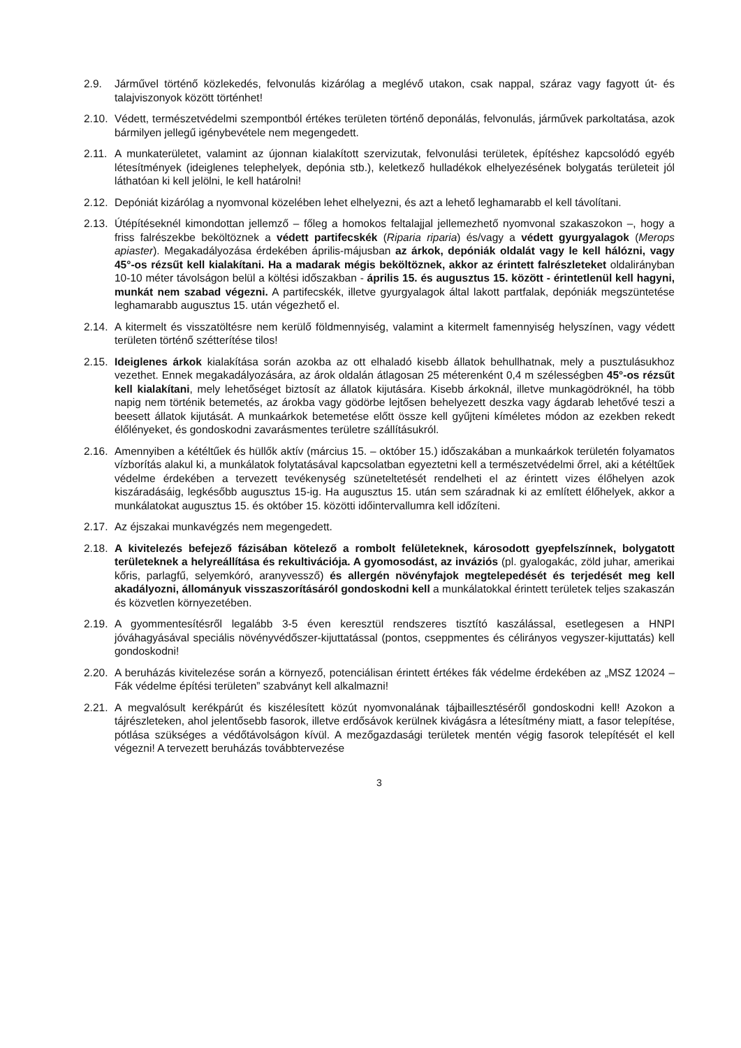2.9. Járművel történő közlekedés, felvonulás kizárólag a meglévő utakon, csak nappal, száraz vagy fagyott út- és talajviszonyok között történhet!
2.10.
Védett, természetvédelmi szempontból értékes területen történő deponálás, felvonulás, járművek parkoltatása, azok bármilyen jellegű igénybevétele nem megengedett.
2.11.
A munkaterületet, valamint az újonnan kialakított szervizutak, felvonulási területek, építéshez kapcsolódó egyéb létesítmények (ideiglenes telephelyek, depónia stb.), keletkező hulladékok elhelyezésének bolygatás területeit jól láthatóan ki kell jelölni, le kell határolni!
2.12.
Depóniát kizárólag a nyomvonal közelében lehet elhelyezni, és azt a lehető leghamarabb el kell távolítani.
2.13.
Útépítéseknél kimondottan jellemző – főleg a homokos feltalajjal jellemezhető nyomvonal szakaszokon –, hogy a friss falrészekbe beköltöznek a védett partifecskék (Riparia riparia) és/vagy a védett gyurgyalagok (Merops apiaster). Megakadályozása érdekében április-májusban az árkok, depóniák oldalát vagy le kell hálózni, vagy 45°-os rézsűt kell kialakítani. Ha a madarak mégis beköltöznek, akkor az érintett falrészleteket oldalirányban 10-10 méter távolságon belül a költési időszakban - április 15. és augusztus 15. között - érintetlenül kell hagyni, munkát nem szabad végezni. A partifecskék, illetve gyurgyalagok által lakott partfalak, depóniák megszüntetése leghamarabb augusztus 15. után végezhető el.
2.14.
A kitermelt és visszatöltésre nem kerülő földmennyiség, valamint a kitermelt famennyiség helyszínen, vagy védett területen történő szétterítése tilos!
2.15.
Ideiglenes árkok kialakítása során azokba az ott elhaladó kisebb állatok behullhatnak, mely a pusztulásukhoz vezethet. Ennek megakadályozására, az árok oldalán átlagosan 25 méterenként 0,4 m szélességben 45°-os rézsűt kell kialakítani, mely lehetőséget biztosít az állatok kijutására. Kisebb árkoknál, illetve munkagödröknél, ha több napig nem történik betemetés, az árokba vagy gödörbe lejtősen behelyezett deszka vagy ágdarab lehetővé teszi a beesett állatok kijutását. A munkaárkok betemetése előtt össze kell gyűjteni kíméletes módon az ezekben rekedt élőlényeket, és gondoskodni zavarásmentes területre szállításukról.
2.16.
Amennyiben a kétéltűek és hüllők aktív (március 15. – október 15.) időszakában a munkaárkok területén folyamatos vízborítás alakul ki, a munkálatok folytatásával kapcsolatban egyeztetni kell a természetvédelmi őrrel, aki a kétéltűek védelme érdekében a tervezett tevékenység szüneteltetését rendelheti el az érintett vizes élőhelyen azok kiszáradásáig, legkésőbb augusztus 15-ig. Ha augusztus 15. után sem száradnak ki az említett élőhelyek, akkor a munkálatokat augusztus 15. és október 15. közötti időintervallumra kell időzíteni.
2.17.
Az éjszakai munkavégzés nem megengedett.
2.18.
A kivitelezés befejező fázisában kötelező a rombolt felületeknek, károsodott gyepfelszínnek, bolygatott területeknek a helyreállítása és rekultivációja. A gyomosodást, az inváziós (pl. gyalogakác, zöld juhar, amerikai kőris, parlagfű, selyemkóró, aranyvessző) és allergén növényfajok megtelepedését és terjedését meg kell akadályozni, állományuk visszaszorításáról gondoskodni kell a munkálatokkal érintett területek teljes szakaszán és közvetlen környezetében.
2.19.
A gyommentesítésről legalább 3-5 éven keresztül rendszeres tisztító kaszálással, esetlegesen a HNPI jóváhagyásával speciális növényvédőszer-kijuttatással (pontos, cseppmentes és célirányos vegyszer-kijuttatás) kell gondoskodni!
2.20.
A beruházás kivitelezése során a környező, potenciálisan érintett értékes fák védelme érdekében az „MSZ 12024 – Fák védelme építési területen” szabványt kell alkalmazni!
2.21.
A megvalósult kerékpárút és kiszélesített közút nyomvonalának tájbaillesztéséről gondoskodni kell! Azokon a tájrészleteken, ahol jelentősebb fasorok, illetve erdősávok kerülnek kivágásra a létesítmény miatt, a fasor telepítése, pótlása szükséges a védőtávolságon kívül. A mezőgazdasági területek mentén végig fasorok telepítését el kell végezni! A tervezett beruházás továbbtervezése
3